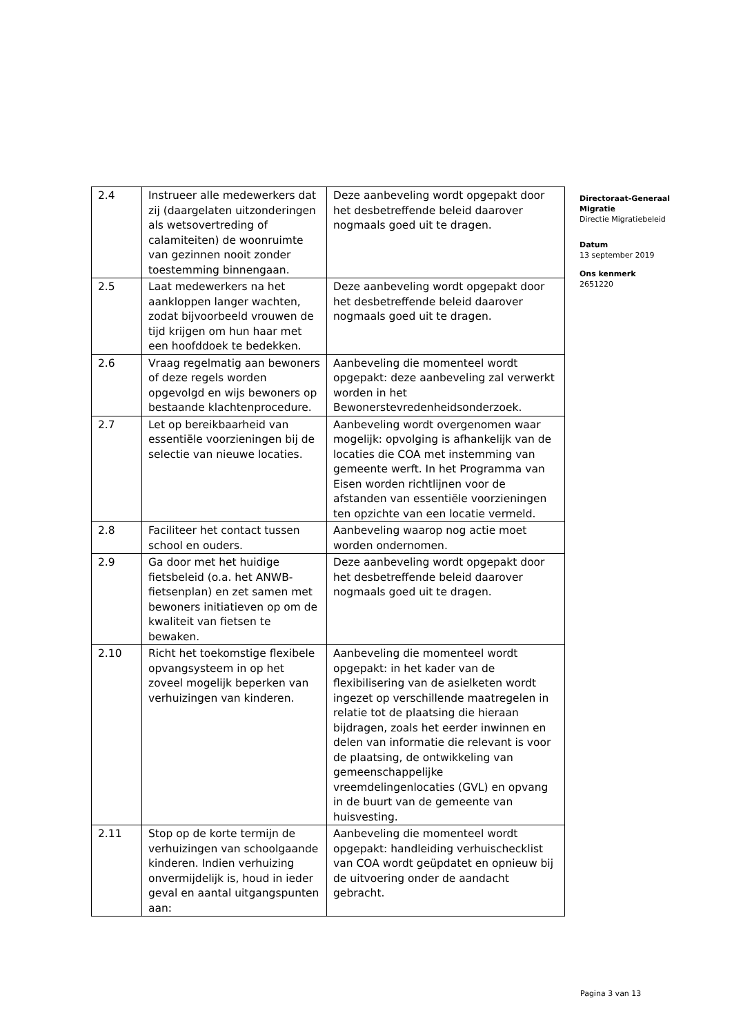| 2.4 | Instrueer alle medewerkers dat zij (daargelaten uitzonderingen als wetsovertreding of calamiteiten) de woonruimte van gezinnen nooit zonder toestemming binnengaan. | Deze aanbeveling wordt opgepakt door het desbetreffende beleid daarover nogmaals goed uit te dragen. |
| 2.5 | Laat medewerkers na het aankloppen langer wachten, zodat bijvoorbeeld vrouwen de tijd krijgen om hun haar met een hoofddoek te bedekken. | Deze aanbeveling wordt opgepakt door het desbetreffende beleid daarover nogmaals goed uit te dragen. |
| 2.6 | Vraag regelmatig aan bewoners of deze regels worden opgevolgd en wijs bewoners op bestaande klachtenprocedure. | Aanbeveling die momenteel wordt opgepakt: deze aanbeveling zal verwerkt worden in het Bewonerstevredenheidsonderzoek. |
| 2.7 | Let op bereikbaarheid van essentiële voorzieningen bij de selectie van nieuwe locaties. | Aanbeveling wordt overgenomen waar mogelijk: opvolging is afhankelijk van de locaties die COA met instemming van gemeente werft. In het Programma van Eisen worden richtlijnen voor de afstanden van essentiële voorzieningen ten opzichte van een locatie vermeld. |
| 2.8 | Faciliteer het contact tussen school en ouders. | Aanbeveling waarop nog actie moet worden ondernomen. |
| 2.9 | Ga door met het huidige fietsbeleid (o.a. het ANWB-fietsenplan) en zet samen met bewoners initiatieven op om de kwaliteit van fietsen te bewaken. | Deze aanbeveling wordt opgepakt door het desbetreffende beleid daarover nogmaals goed uit te dragen. |
| 2.10 | Richt het toekomstige flexibele opvangsysteem in op het zoveel mogelijk beperken van verhuizingen van kinderen. | Aanbeveling die momenteel wordt opgepakt: in het kader van de flexibilisering van de asielketen wordt ingezet op verschillende maatregelen in relatie tot de plaatsing die hieraan bijdragen, zoals het eerder inwinnen en delen van informatie die relevant is voor de plaatsing, de ontwikkeling van gemeenschappelijke vreemdelingenlocaties (GVL) en opvang in de buurt van de gemeente van huisvesting. |
| 2.11 | Stop op de korte termijn de verhuizingen van schoolgaande kinderen. Indien verhuizing onvermijdelijk is, houd in ieder geval en aantal uitgangspunten aan: | Aanbeveling die momenteel wordt opgepakt: handleiding verhuischecklist van COA wordt geüpdatet en opnieuw bij de uitvoering onder de aandacht gebracht. |
Directoraat-Generaal Migratie
Directie Migratiebeleid
Datum
13 september 2019
Ons kenmerk
2651220
Pagina 3 van 13